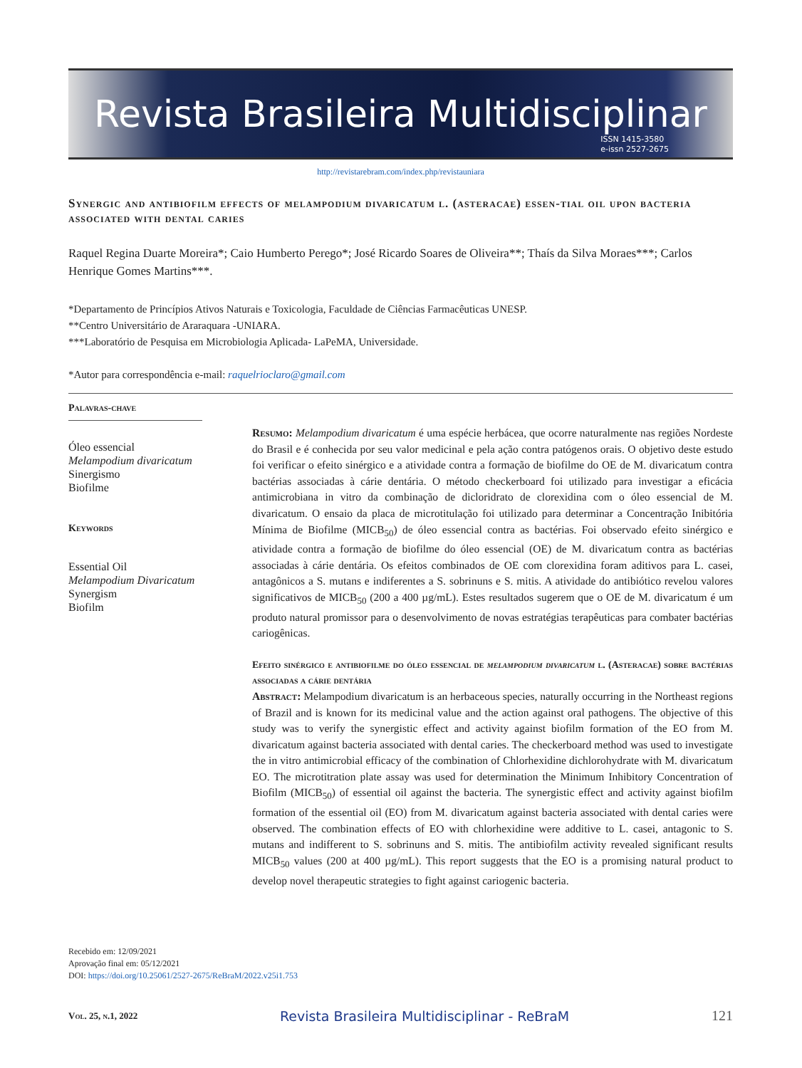Revista Brasileira Multidisciplinar
ISSN 1415-3580
e-issn 2527-2675
http://revistarebram.com/index.php/revistauniara
Synergic and antibiofilm effects of melampodium divaricatum l. (asteracae) essen-tial oil upon bacteria associated with dental caries
Raquel Regina Duarte Moreira*; Caio Humberto Perego*; José Ricardo Soares de Oliveira**; Thaís da Silva Moraes***; Carlos Henrique Gomes Martins***.
*Departamento de Princípios Ativos Naturais e Toxicologia, Faculdade de Ciências Farmacêuticas UNESP.
**Centro Universitário de Araraquara -UNIARA.
***Laboratório de Pesquisa em Microbiologia Aplicada- LaPeMA, Universidade.
*Autor para correspondência e-mail: raquelrioclaro@gmail.com
Palavras-chave
Óleo essencial
Melampodium divaricatum
Sinergismo
Biofilme
Keywords
Essential Oil
Melampodium Divaricatum
Synergism
Biofilm
Resumo: Melampodium divaricatum é uma espécie herbácea, que ocorre naturalmente nas regiões Nordeste do Brasil e é conhecida por seu valor medicinal e pela ação contra patógenos orais. O objetivo deste estudo foi verificar o efeito sinérgico e a atividade contra a formação de biofilme do OE de M. divaricatum contra bactérias associadas à cárie dentária. O método checkerboard foi utilizado para investigar a eficácia antimicrobiana in vitro da combinação de dicloridrato de clorexidina com o óleo essencial de M. divaricatum. O ensaio da placa de microtitulação foi utilizado para determinar a Concentração Inibitória Mínima de Biofilme (MICB<sub>50</sub>) de óleo essencial contra as bactérias. Foi observado efeito sinérgico e atividade contra a formação de biofilme do óleo essencial (OE) de M. divaricatum contra as bactérias associadas à cárie dentária. Os efeitos combinados de OE com clorexidina foram aditivos para L. casei, antagônicos a S. mutans e indiferentes a S. sobrinuns e S. mitis. A atividade do antibiótico revelou valores significativos de MICB<sub>50</sub> (200 a 400 µg/mL). Estes resultados sugerem que o OE de M. divaricatum é um produto natural promissor para o desenvolvimento de novas estratégias terapêuticas para combater bactérias cariogênicas.
Efeito sinérgico e antibiofilme do óleo essencial de melampodium divaricatum l. (Asteracae) sobre bactérias associadas a cárie dentária
Abstract: Melampodium divaricatum is an herbaceous species, naturally occurring in the Northeast regions of Brazil and is known for its medicinal value and the action against oral pathogens. The objective of this study was to verify the synergistic effect and activity against biofilm formation of the EO from M. divaricatum against bacteria associated with dental caries. The checkerboard method was used to investigate the in vitro antimicrobial efficacy of the combination of Chlorhexidine dichlorohydrate with M. divaricatum EO. The microtitration plate assay was used for determination the Minimum Inhibitory Concentration of Biofilm (MICB<sub>50</sub>) of essential oil against the bacteria. The synergistic effect and activity against biofilm formation of the essential oil (EO) from M. divaricatum against bacteria associated with dental caries were observed. The combination effects of EO with chlorhexidine were additive to L. casei, antagonic to S. mutans and indifferent to S. sobrinuns and S. mitis. The antibiofilm activity revealed significant results MICB<sub>50</sub> values (200 at 400 µg/mL). This report suggests that the EO is a promising natural product to develop novel therapeutic strategies to fight against cariogenic bacteria.
Recebido em: 12/09/2021
Aprovação final em: 05/12/2021
DOI: https://doi.org/10.25061/2527-2675/ReBraM/2022.v25i1.753
Vol. 25, n.1, 2022 Revista Brasileira Multidisciplinar - ReBraM 121